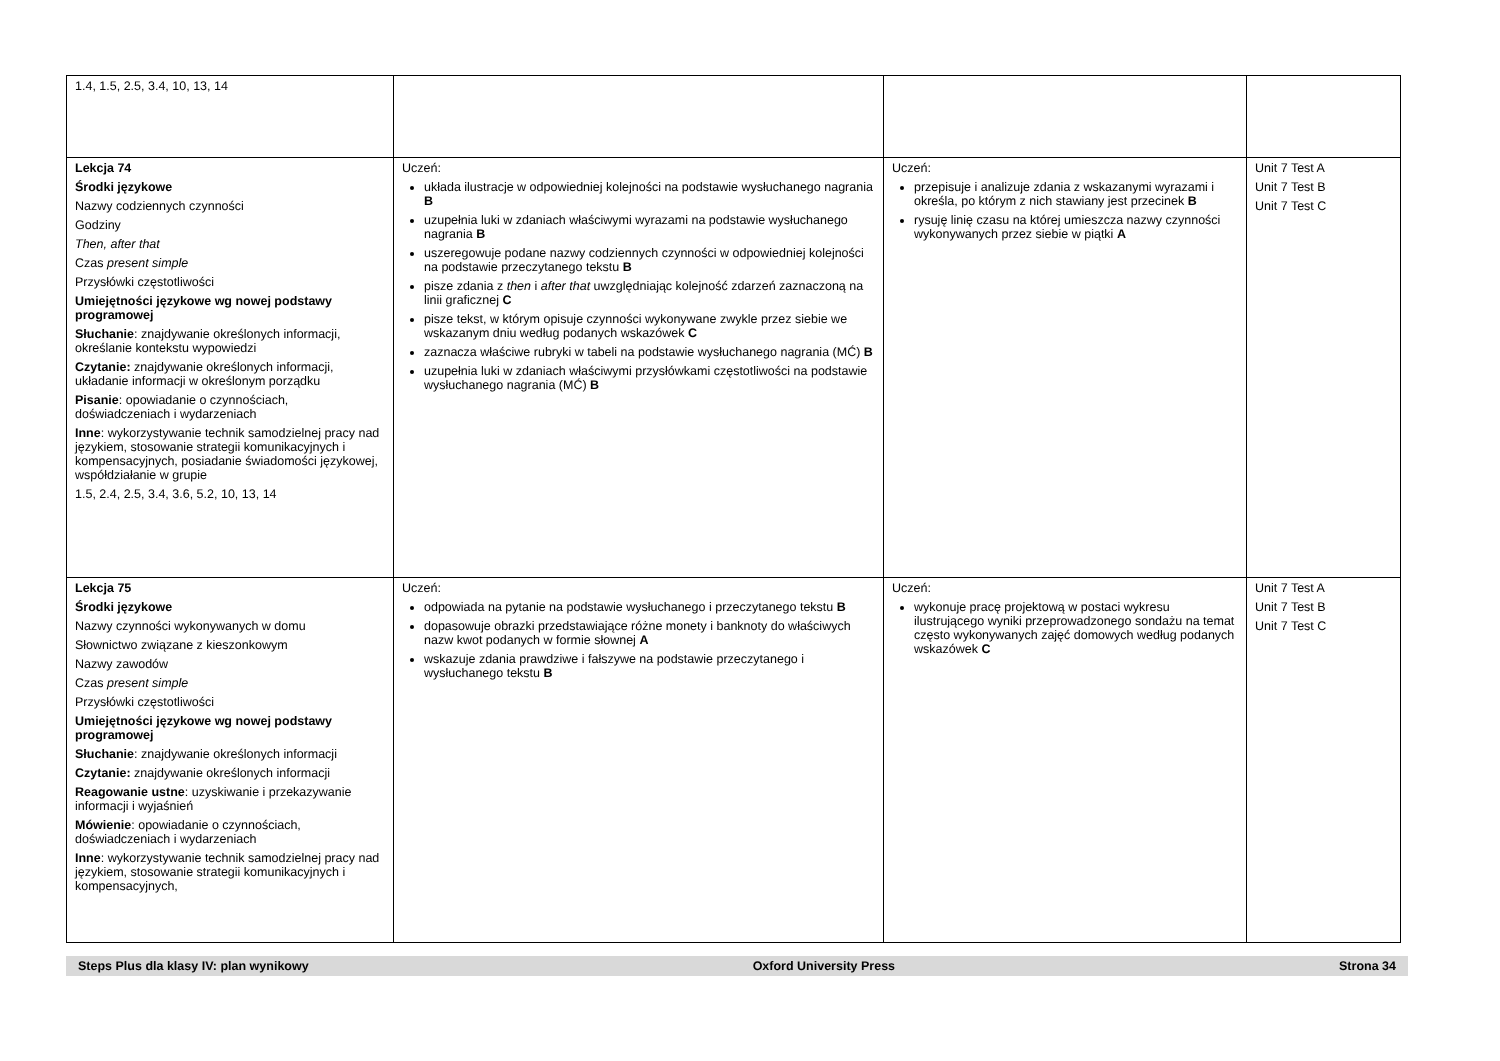| 1.4, 1.5, 2.5, 3.4, 10, 13, 14 | | | |
| Lekcja 74 Środki językowe Nazwy codziennych czynności Godziny Then, after that Czas present simple Przysłówki częstotliwości Umiejętności językowe wg nowej podstawy programowej Słuchanie : znajdywanie określonych informacji, określanie kontekstu wypowiedzi Czytanie: znajdywanie określonych informacji, układanie informacji w określonym porządku Pisanie : opowiadanie o czynnościach, doświadczeniach i wydarzeniach Inne : wykorzystywanie technik samodzielnej pracy nad językiem, stosowanie strategii komunikacyjnych i kompensacyjnych, posiadanie świadomości językowej, współdziałanie w grupie 1.5, 2.4, 2.5, 3.4, 3.6, 5.2, 10, 13, 14 | Uczeń: układa ilustracje w odpowiedniej kolejności na podstawie wysłuchanego nagrania B uzupełnia luki w zdaniach właściwymi wyrazami na podstawie wysłuchanego nagrania B uszeregowuje podane nazwy codziennych czynności w odpowiedniej kolejności na podstawie przeczytanego tekstu B pisze zdania z then i after that uwzględniając kolejność zdarzeń zaznaczoną na linii graficznej C pisze tekst, w którym opisuje czynności wykonywane zwykle przez siebie we wskazanym dniu według podanych wskazówek C zaznacza właściwe rubryki w tabeli na podstawie wysłuchanego nagrania (MĆ) B uzupełnia luki w zdaniach właściwymi przysłówkami częstotliwości na podstawie wysłuchanego nagrania (MĆ) B | Uczeń: przepisuje i analizuje zdania z wskazanymi wyrazami i określa, po którym z nich stawiany jest przecinek B rysuję linię czasu na której umieszcza nazwy czynności wykonywanych przez siebie w piątki A | Unit 7 Test A Unit 7 Test B Unit 7 Test C |
| Lekcja 75 Środki językowe Nazwy czynności wykonywanych w domu Słownictwo związane z kieszonkowym Nazwy zawodów Czas present simple Przysłówki częstotliwości Umiejętności językowe wg nowej podstawy programowej Słuchanie : znajdywanie określonych informacji Czytanie: znajdywanie określonych informacji Reagowanie ustne : uzyskiwanie i przekazywanie informacji i wyjaśnień Mówienie : opowiadanie o czynnościach, doświadczeniach i wydarzeniach Inne : wykorzystywanie technik samodzielnej pracy nad językiem, stosowanie strategii komunikacyjnych i kompensacyjnych, | Uczeń: odpowiada na pytanie na podstawie wysłuchanego i przeczytanego tekstu B dopasowuje obrazki przedstawiające różne monety i banknoty do właściwych nazw kwot podanych w formie słownej A wskazuje zdania prawdziwe i fałszywe na podstawie przeczytanego i wysłuchanego tekstu B | Uczeń: wykonuje pracę projektową w postaci wykresu ilustrującego wyniki przeprowadzonego sondażu na temat często wykonywanych zajęć domowych według podanych wskazówek C | Unit 7 Test A Unit 7 Test B Unit 7 Test C |
Steps Plus dla klasy IV: plan wynikowy Oxford University Press Strona 34